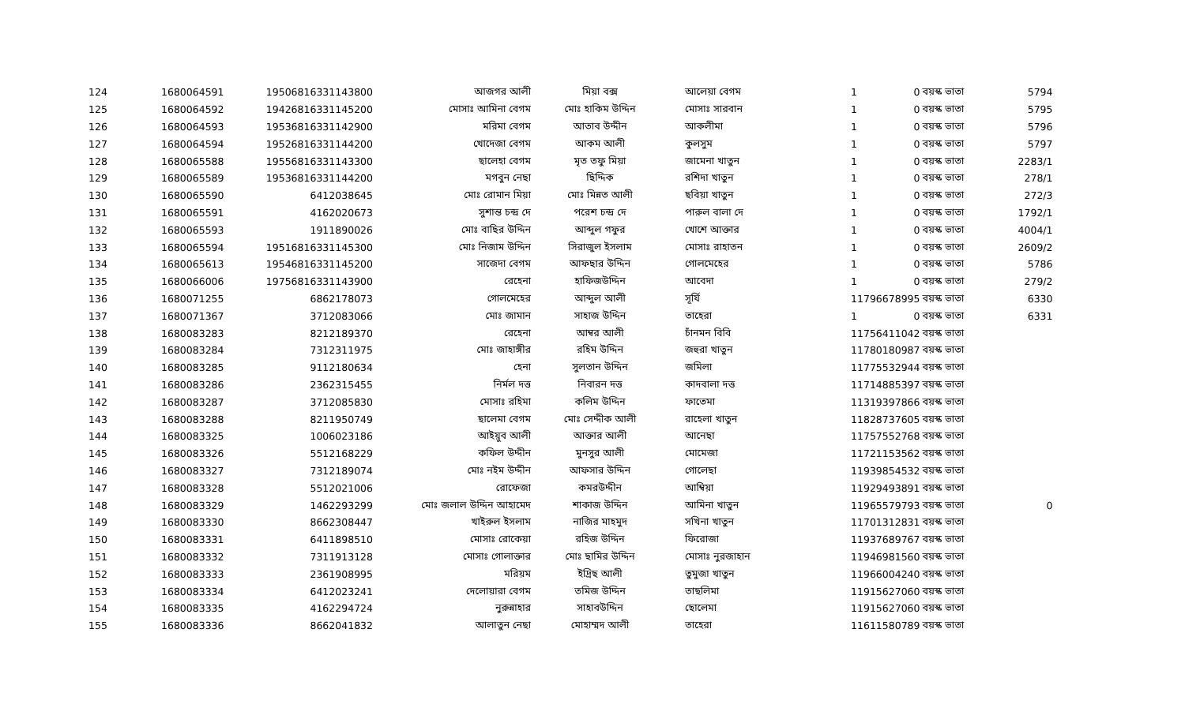| 124 | 1680064591 | 19506816331143800 | আজগর আলী | মিয়া বক্স | আলেয়া বেগম | 1 | 0 | বয়স্ক ভাতা | 5794 |
| 125 | 1680064592 | 19426816331145200 | মোসাঃ আমিনা বেগম | মোঃ হাকিম উদ্দিন | মোসাঃ সারবান | 1 | 0 | বয়স্ক ভাতা | 5795 |
| 126 | 1680064593 | 19536816331142900 | মরিমা বেগম | আতাব উদ্দীন | আকলীমা | 1 | 0 | বয়স্ক ভাতা | 5796 |
| 127 | 1680064594 | 19526816331144200 | খোদেজা বেগম | আকম আলী | কুলসুম | 1 | 0 | বয়স্ক ভাতা | 5797 |
| 128 | 1680065588 | 19556816331143300 | ছালেহা বেগম | মৃত তফু মিয়া | জামেনা খাতুন | 1 | 0 | বয়স্ক ভাতা | 2283/1 |
| 129 | 1680065589 | 19536816331144200 | মগবুন নেছা | ছিদ্দিক | রশিদা খাতুন | 1 | 0 | বয়স্ক ভাতা | 278/1 |
| 130 | 1680065590 | 6412038645 | মোঃ রোমান মিয়া | মোঃ মিন্নত আলী | ছবিয়া খাতুন | 1 | 0 | বয়স্ক ভাতা | 272/3 |
| 131 | 1680065591 | 4162020673 | সুশান্ত চন্দ্র দে | পরেশ চন্দ্র দে | পারুল বালা দে | 1 | 0 | বয়স্ক ভাতা | 1792/1 |
| 132 | 1680065593 | 1911890026 | মোঃ বাছির উদ্দিন | আব্দুল গফুর | খোশে আক্তার | 1 | 0 | বয়স্ক ভাতা | 4004/1 |
| 133 | 1680065594 | 19516816331145300 | মোঃ নিজাম উদ্দিন | সিরাজুল ইসলাম | মোসাঃ রাহাতন | 1 | 0 | বয়স্ক ভাতা | 2609/2 |
| 134 | 1680065613 | 19546816331145200 | সাজেদা বেগম | আফছার উদ্দিন | গোলমেহের | 1 | 0 | বয়স্ক ভাতা | 5786 |
| 135 | 1680066006 | 19756816331143900 | রেহেনা | হাফিজউদ্দিন | আবেদা | 1 | 0 | বয়স্ক ভাতা | 279/2 |
| 136 | 1680071255 | 6862178073 | গোলমেহের | আব্দুল আলী | সূর্যি | 1 | 1796678995 | বয়স্ক ভাতা | 6330 |
| 137 | 1680071367 | 3712083066 | মোঃ জামান | সাহাজ উদ্দিন | তাহেরা | 1 | 0 | বয়স্ক ভাতা | 6331 |
| 138 | 1680083283 | 8212189370 | রেহেনা | আম্বর আলী | চাঁনমন বিবি | 1 | 1756411042 | বয়স্ক ভাতা | |
| 139 | 1680083284 | 7312311975 | মোঃ জাহাঙ্গীর | রহিম উদ্দিন | জহুরা খাতুন | 1 | 1780180987 | বয়স্ক ভাতা | |
| 140 | 1680083285 | 9112180634 | হেনা | সুলতান উদ্দিন | জমিলা | 1 | 1775532944 | বয়স্ক ভাতা | |
| 141 | 1680083286 | 2362315455 | নির্মল দত্ত | নিবারন দত্ত | কাদবালা দত্ত | 1 | 1714885397 | বয়স্ক ভাতা | |
| 142 | 1680083287 | 3712085830 | মোসাঃ রহিমা | কলিম উদ্দিন | ফাতেমা | 1 | 1319397866 | বয়স্ক ভাতা | |
| 143 | 1680083288 | 8211950749 | ছালেমা বেগম | মোঃ সেদ্দীক আলী | রাহেলা খাতুন | 1 | 1828737605 | বয়স্ক ভাতা | |
| 144 | 1680083325 | 1006023186 | আইয়ুব আলী | আক্তার আলী | আনেছা | 1 | 1757552768 | বয়স্ক ভাতা | |
| 145 | 1680083326 | 5512168229 | কফিল উদ্দীন | মুনসুর আলী | মোমেজা | 1 | 1721153562 | বয়স্ক ভাতা | |
| 146 | 1680083327 | 7312189074 | মোঃ নইম উদ্দীন | আফসার উদ্দিন | গোলেছা | 1 | 1939854532 | বয়স্ক ভাতা | |
| 147 | 1680083328 | 5512021006 | রোফেজা | কমরউদ্দীন | আম্বিয়া | 1 | 1929493891 | বয়স্ক ভাতা | |
| 148 | 1680083329 | 1462293299 | মোঃ জলাল উদ্দিন আহামেদ | শাকাজ উদ্দিন | আমিনা খাতুন | 1 | 1965579793 | বয়স্ক ভাতা | 0 |
| 149 | 1680083330 | 8662308447 | খাইরুল ইসলাম | নাজির মাহমুদ | সখিনা খাতুন | 1 | 1701312831 | বয়স্ক ভাতা | |
| 150 | 1680083331 | 6411898510 | মোসাঃ রোকেয়া | রহিজ উদ্দিন | ফিরোজা | 1 | 1937689767 | বয়স্ক ভাতা | |
| 151 | 1680083332 | 7311913128 | মোসাঃ গোলাক্তার | মোঃ ছামির উদ্দিন | মোসাঃ নুরজাহান | 1 | 1946981560 | বয়স্ক ভাতা | |
| 152 | 1680083333 | 2361908995 | মরিয়ম | ইদ্রিছ আলী | তুমুজা খাতুন | 1 | 1966004240 | বয়স্ক ভাতা | |
| 153 | 1680083334 | 6412023241 | দেলোয়ারা বেগম | তমিজ উদ্দিন | তাছলিমা | 1 | 1915627060 | বয়স্ক ভাতা | |
| 154 | 1680083335 | 4162294724 | নুরুন্নাহার | সাহাবউদ্দিন | ছোলেমা | 1 | 1915627060 | বয়স্ক ভাতা | |
| 155 | 1680083336 | 8662041832 | আলাতুন নেছা | মোহাম্মদ আলী | তাহেরা | 1 | 1611580789 | বয়স্ক ভাতা | |